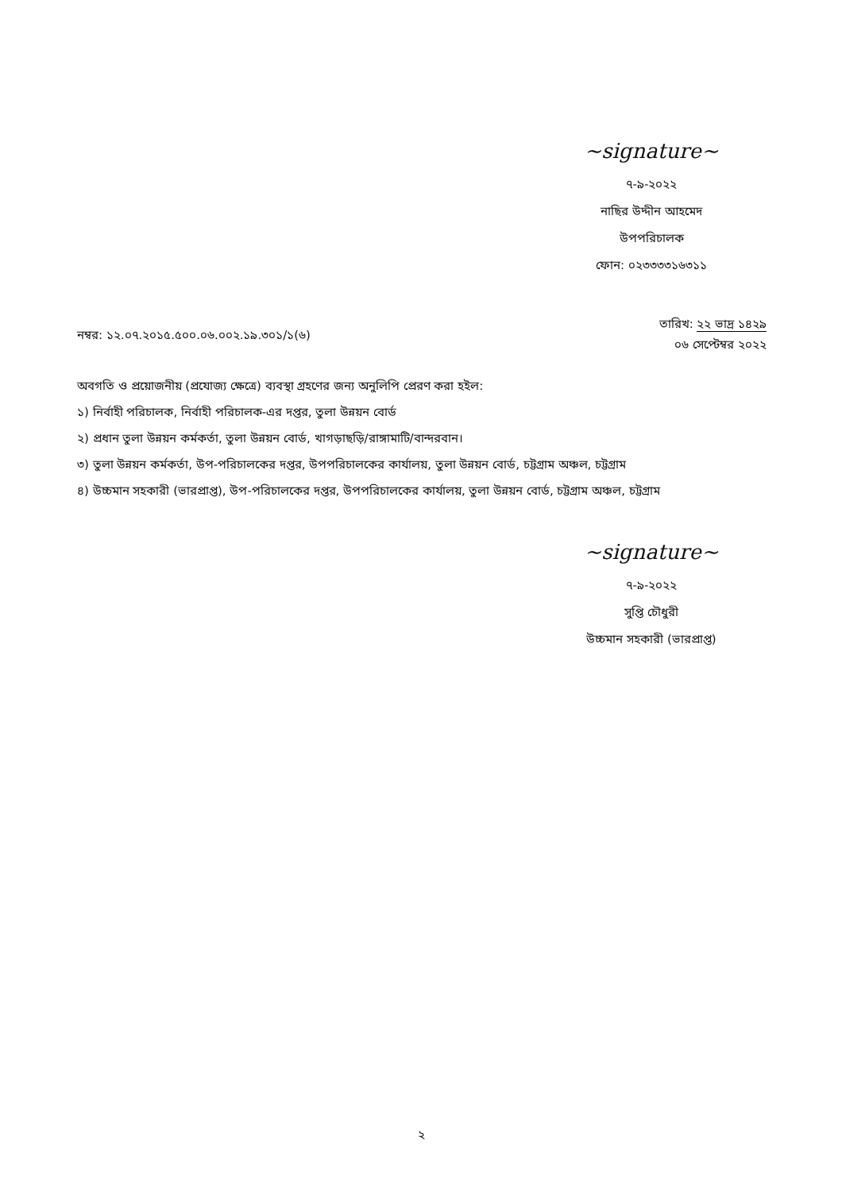~signature~
৭-৯-২০২২
নাছির উদ্দীন আহমেদ
উপপরিচালক
ফোন: ০২৩৩৩৩১৬৩১১
নম্বর: ১২.০৭.২০১৫.৫০০.০৬.০০২.১৯.৩০১/১(৬)
তারিখ: ২২ ভাদ্র ১৪২৯
০৬ সেপ্টেম্বর ২০২২
অবগতি ও প্রয়োজনীয় (প্রযোজ্য ক্ষেত্রে) ব্যবস্থা গ্রহণের জন্য অনুলিপি প্রেরণ করা হইল:
১) নির্বাহী পরিচালক, নির্বাহী পরিচালক-এর দপ্তর, তুলা উন্নয়ন বোর্ড
২) প্রধান তুলা উন্নয়ন কর্মকর্তা, তুলা উন্নয়ন বোর্ড, খাগড়াছড়ি/রাঙ্গামাটি/বান্দরবান।
৩) তুলা উন্নয়ন কর্মকর্তা, উপ-পরিচালকের দপ্তর, উপপরিচালকের কার্যালয়, তুলা উন্নয়ন বোর্ড, চট্টগ্রাম অঞ্চল, চট্টগ্রাম
৪) উচ্চমান সহকারী (ভারপ্রাপ্ত), উপ-পরিচালকের দপ্তর, উপপরিচালকের কার্যালয়, তুলা উন্নয়ন বোর্ড, চট্টগ্রাম অঞ্চল, চট্টগ্রাম
~signature~
৭-৯-২০২২
সুপ্তি চৌধুরী
উচ্চমান সহকারী (ভারপ্রাপ্ত)
২